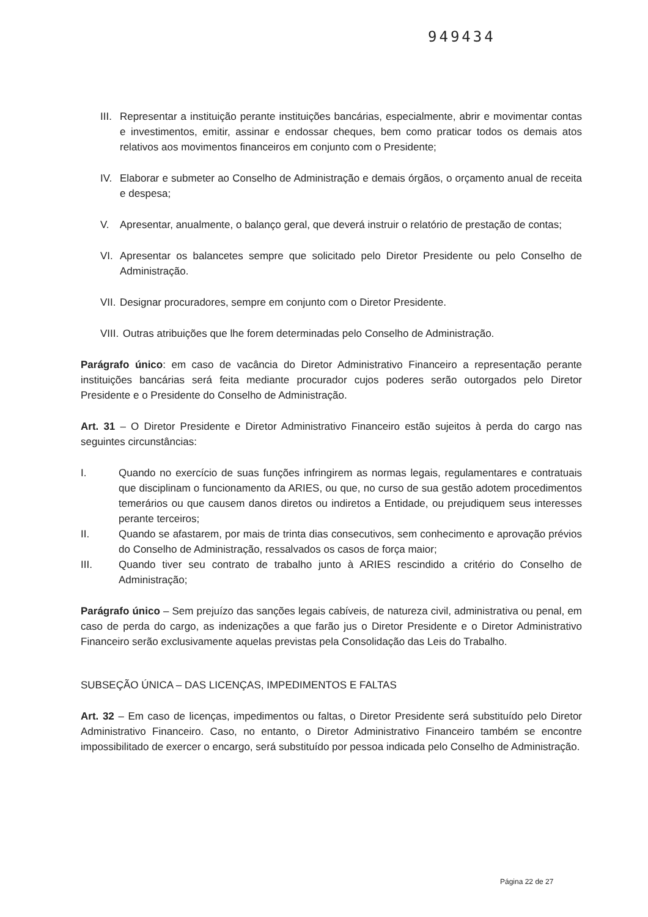949434
III. Representar a instituição perante instituições bancárias, especialmente, abrir e movimentar contas e investimentos, emitir, assinar e endossar cheques, bem como praticar todos os demais atos relativos aos movimentos financeiros em conjunto com o Presidente;
IV. Elaborar e submeter ao Conselho de Administração e demais órgãos, o orçamento anual de receita e despesa;
V. Apresentar, anualmente, o balanço geral, que deverá instruir o relatório de prestação de contas;
VI. Apresentar os balancetes sempre que solicitado pelo Diretor Presidente ou pelo Conselho de Administração.
VII. Designar procuradores, sempre em conjunto com o Diretor Presidente.
VIII. Outras atribuições que lhe forem determinadas pelo Conselho de Administração.
Parágrafo único: em caso de vacância do Diretor Administrativo Financeiro a representação perante instituições bancárias será feita mediante procurador cujos poderes serão outorgados pelo Diretor Presidente e o Presidente do Conselho de Administração.
Art. 31 – O Diretor Presidente e Diretor Administrativo Financeiro estão sujeitos à perda do cargo nas seguintes circunstâncias:
I. Quando no exercício de suas funções infringirem as normas legais, regulamentares e contratuais que disciplinam o funcionamento da ARIES, ou que, no curso de sua gestão adotem procedimentos temerários ou que causem danos diretos ou indiretos a Entidade, ou prejudiquem seus interesses perante terceiros;
II. Quando se afastarem, por mais de trinta dias consecutivos, sem conhecimento e aprovação prévios do Conselho de Administração, ressalvados os casos de força maior;
III. Quando tiver seu contrato de trabalho junto à ARIES rescindido a critério do Conselho de Administração;
Parágrafo único – Sem prejuízo das sanções legais cabíveis, de natureza civil, administrativa ou penal, em caso de perda do cargo, as indenizações a que farão jus o Diretor Presidente e o Diretor Administrativo Financeiro serão exclusivamente aquelas previstas pela Consolidação das Leis do Trabalho.
SUBSEÇÃO ÚNICA – DAS LICENÇAS, IMPEDIMENTOS E FALTAS
Art. 32 – Em caso de licenças, impedimentos ou faltas, o Diretor Presidente será substituído pelo Diretor Administrativo Financeiro. Caso, no entanto, o Diretor Administrativo Financeiro também se encontre impossibilitado de exercer o encargo, será substituído por pessoa indicada pelo Conselho de Administração.
Página 22 de 27